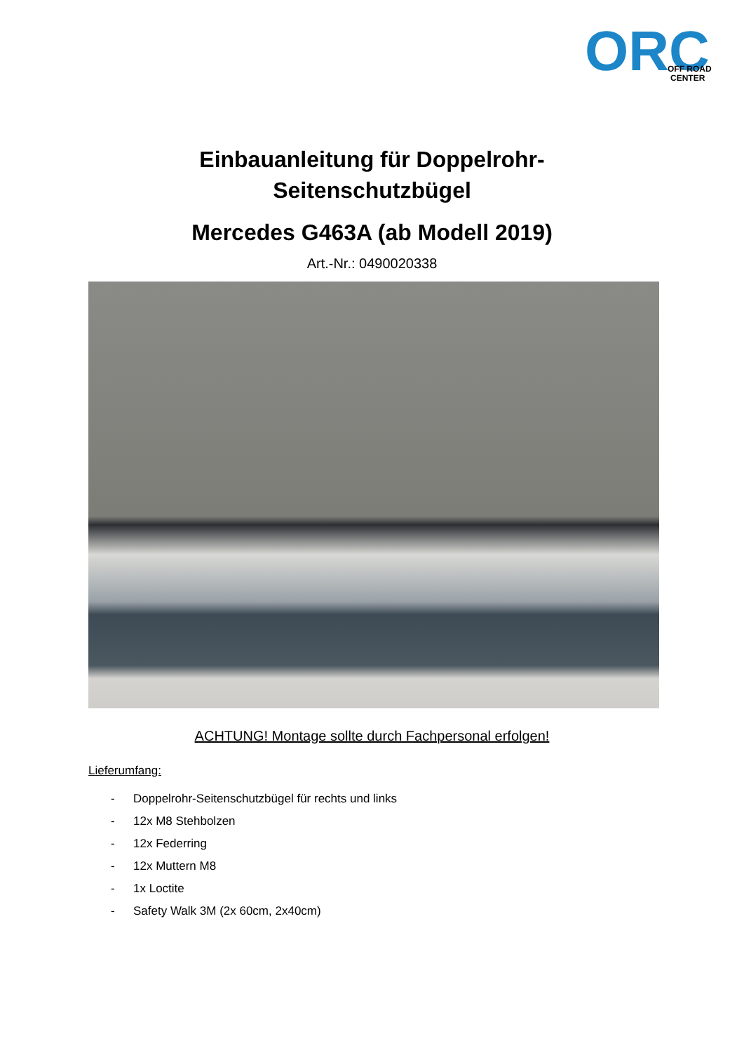ORC
OFF ROAD
CENTER
Einbauanleitung für Doppelrohr-
Seitenschutzbügel
Mercedes G463A (ab Modell 2019)
Art.-Nr.: 0490020338
ACHTUNG! Montage sollte durch Fachpersonal erfolgen!
Lieferumfang:
- Doppelrohr-Seitenschutzbügel für rechts und links
- 12x M8 Stehbolzen
- 12x Federring
- 12x Muttern M8
- 1x Loctite
- Safety Walk 3M (2x 60cm, 2x40cm)